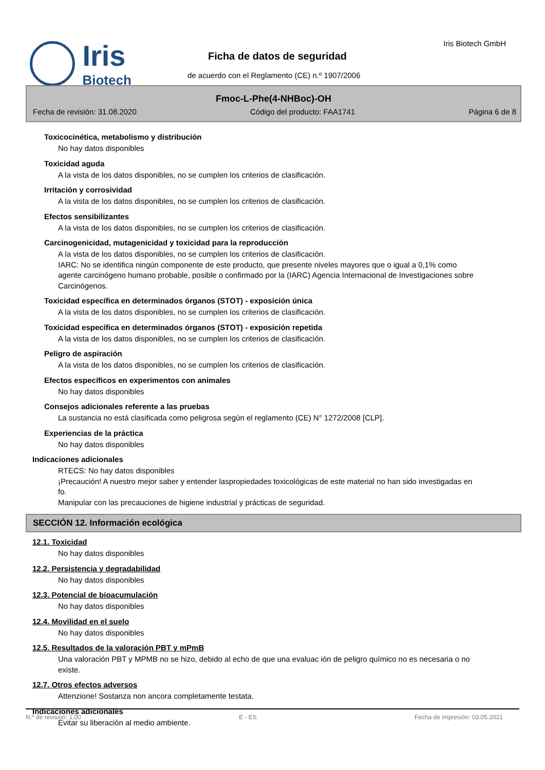Iris
Biotech
Iris Biotech GmbH
Ficha de datos de seguridad
de acuerdo con el Reglamento (CE) n.º 1907/2006
Fmoc-L-Phe(4-NHBoc)-OH
Fecha de revisión: 31.08.2020 Código del producto: FAA1741 Página 6 de 8
Toxicocinética, metabolismo y distribución
No hay datos disponibles
Toxicidad aguda
A la vista de los datos disponibles, no se cumplen los criterios de clasificación.
Irritación y corrosividad
A la vista de los datos disponibles, no se cumplen los criterios de clasificación.
Efectos sensibilizantes
A la vista de los datos disponibles, no se cumplen los criterios de clasificación.
Carcinogenicidad, mutagenicidad y toxicidad para la reproducción
A la vista de los datos disponibles, no se cumplen los criterios de clasificación.
IARC: No se identifica ningún componente de este producto, que presente niveles mayores que o igual a 0,1% como agente carcinógeno humano probable, posible o confirmado por la (IARC) Agencia Internacional de Investigaciones sobre Carcinógenos.
Toxicidad específica en determinados órganos (STOT) - exposición única
A la vista de los datos disponibles, no se cumplen los criterios de clasificación.
Toxicidad específica en determinados órganos (STOT) - exposición repetida
A la vista de los datos disponibles, no se cumplen los criterios de clasificación.
Peligro de aspiración
A la vista de los datos disponibles, no se cumplen los criterios de clasificación.
Efectos específicos en experimentos con animales
No hay datos disponibles
Consejos adicionales referente a las pruebas
La sustancia no está clasificada como peligrosa según el reglamento (CE) N° 1272/2008 [CLP].
Experiencias de la práctica
No hay datos disponibles
Indicaciones adicionales
RTECS: No hay datos disponibles
¡Precaución! A nuestro mejor saber y entender laspropiedades toxicológicas de este material no han sido investigadas en fo.
Manipular con las precauciones de higiene industrial y prácticas de seguridad.
SECCIÓN 12. Información ecológica
12.1. Toxicidad
No hay datos disponibles
12.2. Persistencia y degradabilidad
No hay datos disponibles
12.3. Potencial de bioacumulación
No hay datos disponibles
12.4. Movilidad en el suelo
No hay datos disponibles
12.5. Resultados de la valoración PBT y mPmB
Una valoración PBT y MPMB no se hizo, debido al echo de que una evaluac ión de peligro químico no es necesaria o no existe.
12.7. Otros efectos adversos
Attenzione! Sostanza non ancora completamente testata.
Indicaciones adicionales
Evitar su liberación al medio ambiente.
N.º de revisión: 1,00 E - ES Fecha de impresión: 03.05.2021